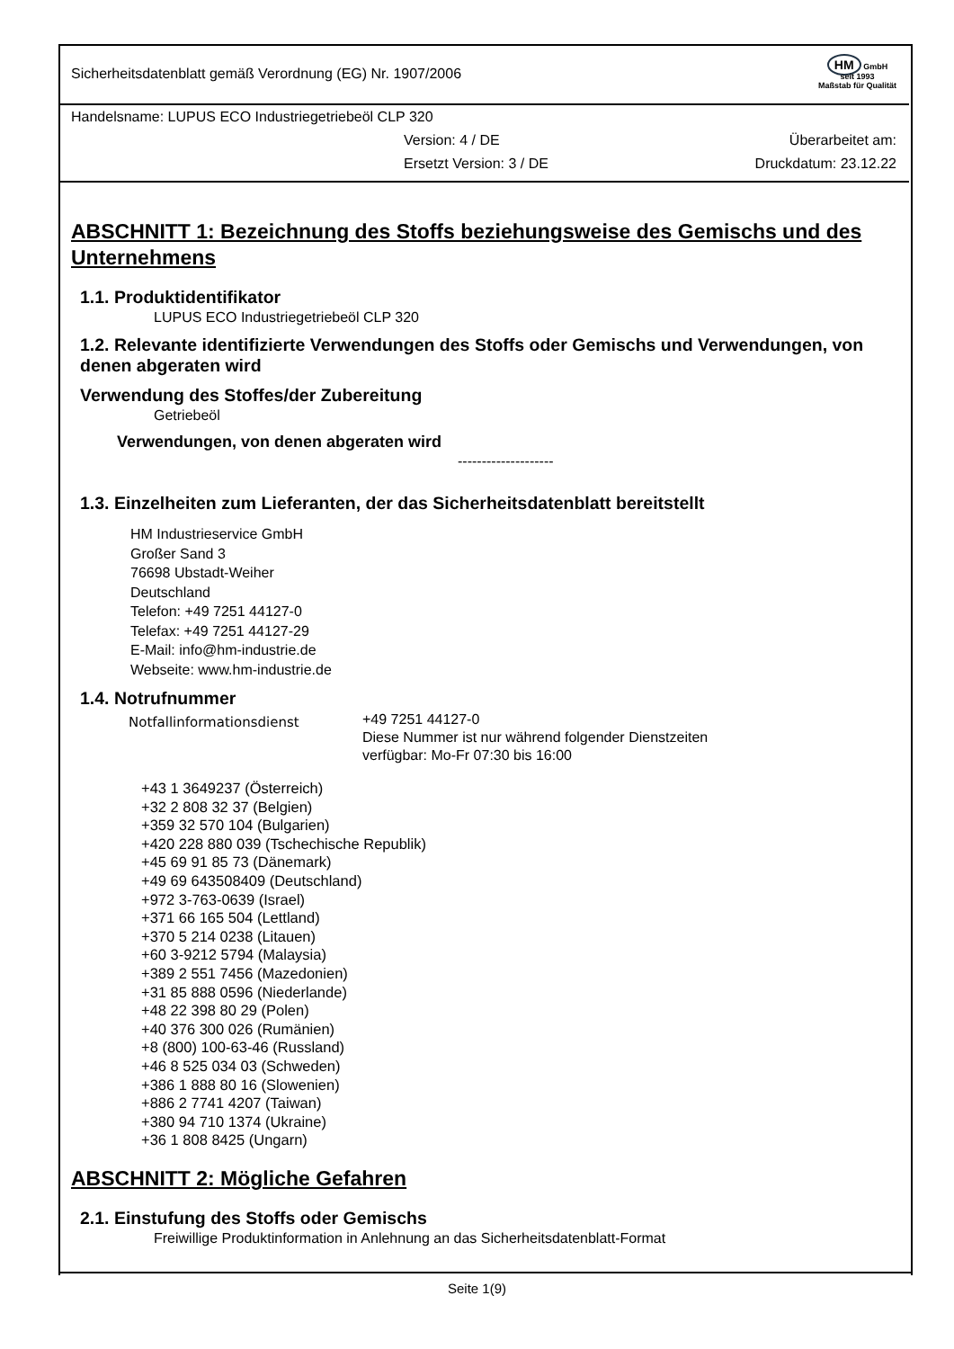Sicherheitsdatenblatt gemäß Verordnung (EG) Nr. 1907/2006
HM GmbH
seit 1993
Maßstab für Qualität
Handelsname: LUPUS ECO Industriegetriebeöl CLP 320
Version: 4 / DE Überarbeitet am:
Ersetzt Version: 3 / DE Druckdatum: 23.12.22
ABSCHNITT 1: Bezeichnung des Stoffs beziehungsweise des Gemischs und des Unternehmens
1.1. Produktidentifikator
LUPUS ECO Industriegetriebeöl CLP 320
1.2. Relevante identifizierte Verwendungen des Stoffs oder Gemischs und Verwendungen, von denen abgeraten wird
Verwendung des Stoffes/der Zubereitung
Getriebeöl
Verwendungen, von denen abgeraten wird
--------------------
1.3. Einzelheiten zum Lieferanten, der das Sicherheitsdatenblatt bereitstellt
HM Industrieservice GmbH
Großer Sand 3
76698 Ubstadt-Weiher
Deutschland
Telefon: +49 7251 44127-0
Telefax: +49 7251 44127-29
E-Mail: info@hm-industrie.de
Webseite: www.hm-industrie.de
1.4. Notrufnummer
Notfallinformationsdienst
+49 7251 44127-0
Diese Nummer ist nur während folgender Dienstzeiten
verfügbar: Mo-Fr 07:30 bis 16:00
+43 1 3649237 (Österreich)
+32 2 808 32 37 (Belgien)
+359 32 570 104 (Bulgarien)
+420 228 880 039 (Tschechische Republik)
+45 69 91 85 73 (Dänemark)
+49 69 643508409 (Deutschland)
+972 3-763-0639 (Israel)
+371 66 165 504 (Lettland)
+370 5 214 0238 (Litauen)
+60 3-9212 5794 (Malaysia)
+389 2 551 7456 (Mazedonien)
+31 85 888 0596 (Niederlande)
+48 22 398 80 29 (Polen)
+40 376 300 026 (Rumänien)
+8 (800) 100-63-46 (Russland)
+46 8 525 034 03 (Schweden)
+386 1 888 80 16 (Slowenien)
+886 2 7741 4207 (Taiwan)
+380 94 710 1374 (Ukraine)
+36 1 808 8425 (Ungarn)
ABSCHNITT 2: Mögliche Gefahren
2.1. Einstufung des Stoffs oder Gemischs
Freiwillige Produktinformation in Anlehnung an das Sicherheitsdatenblatt-Format
Seite 1(9)